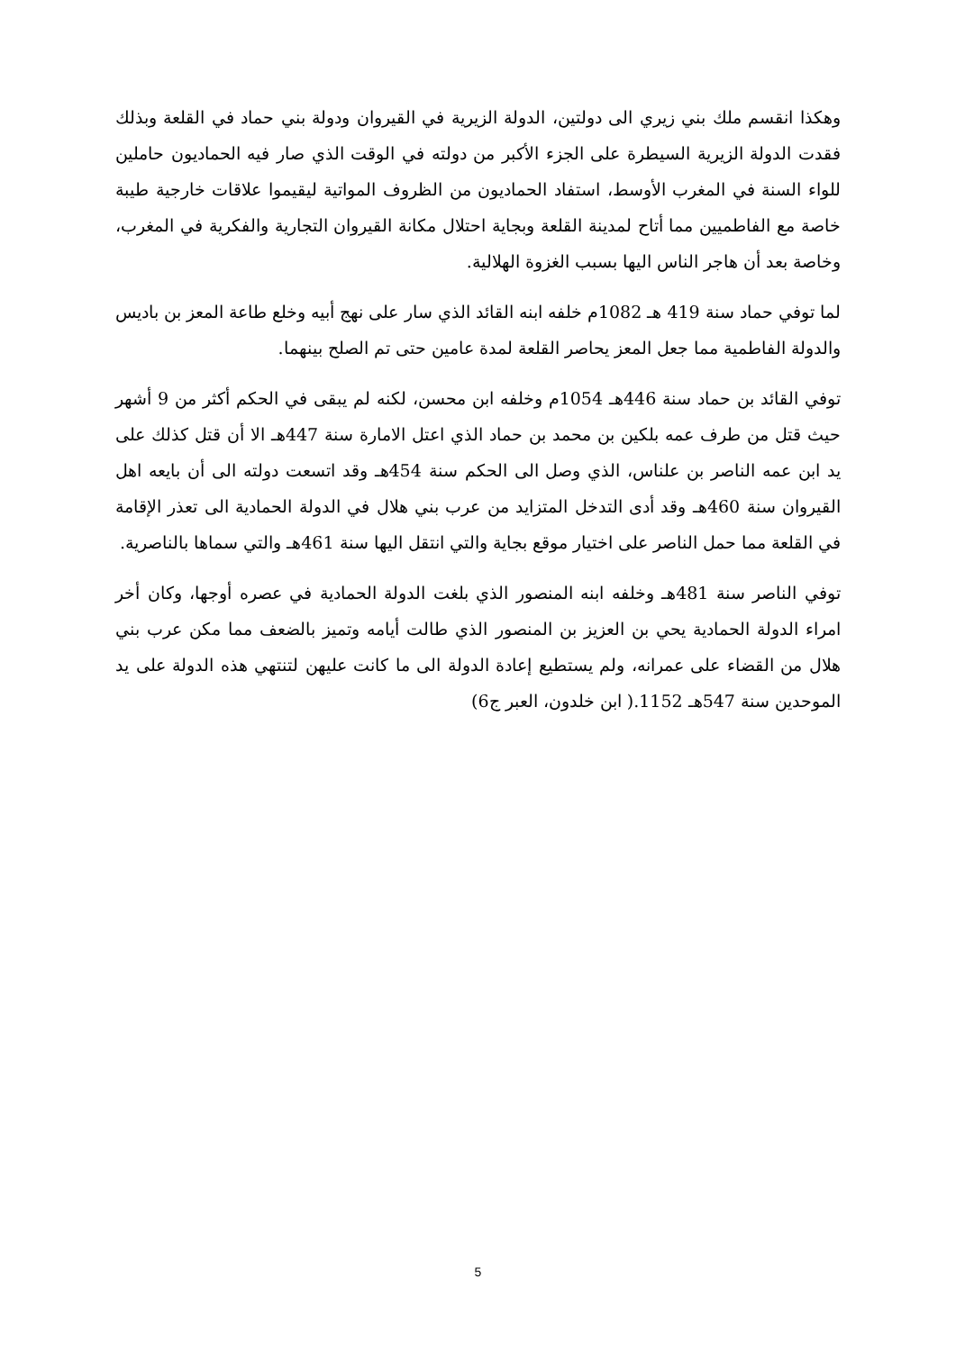وهكذا انقسم ملك بني زيري الى دولتين، الدولة الزيرية في القيروان ودولة بني حماد في القلعة وبذلك فقدت الدولة الزيرية السيطرة على الجزء الأكبر من دولته في الوقت الذي صار فيه الحماديون حاملين للواء السنة في المغرب الأوسط، استفاد الحماديون من الظروف المواتية ليقيموا علاقات خارجية طيبة خاصة مع الفاطميين مما أتاح لمدينة القلعة وبجاية احتلال مكانة القيروان التجارية والفكرية في المغرب، وخاصة بعد أن هاجر الناس اليها بسبب الغزوة الهلالية.
لما توفي حماد سنة 419 هـ 1082م خلفه ابنه القائد الذي سار على نهج أبيه وخلع طاعة المعز بن باديس والدولة الفاطمية مما جعل المعز يحاصر القلعة لمدة عامين حتى تم الصلح بينهما.
توفي القائد بن حماد سنة 446هـ 1054م وخلفه ابن محسن، لكنه لم يبقى في الحكم أكثر من 9 أشهر حيث قتل من طرف عمه بلكين بن محمد بن حماد الذي اعتل الامارة سنة 447هـ الا أن قتل كذلك على يد ابن عمه الناصر بن علناس، الذي وصل الى الحكم سنة 454هـ وقد اتسعت دولته الى أن بايعه اهل القيروان سنة 460هـ وقد أدى التدخل المتزايد من عرب بني هلال في الدولة الحمادية الى تعذر الإقامة في القلعة مما حمل الناصر على اختيار موقع بجاية والتي انتقل اليها سنة 461هـ والتي سماها بالناصرية.
توفي الناصر سنة 481هـ وخلفه ابنه المنصور الذي بلغت الدولة الحمادية في عصره أوجها، وكان أخر امراء الدولة الحمادية يحي بن العزيز بن المنصور الذي طالت أيامه وتميز بالضعف مما مكن عرب بني هلال من القضاء على عمرانه، ولم يستطيع إعادة الدولة الى ما كانت عليهن لتنتهي هذه الدولة على يد الموحدين سنة 547هـ 1152.( ابن خلدون، العبر ج6)
5